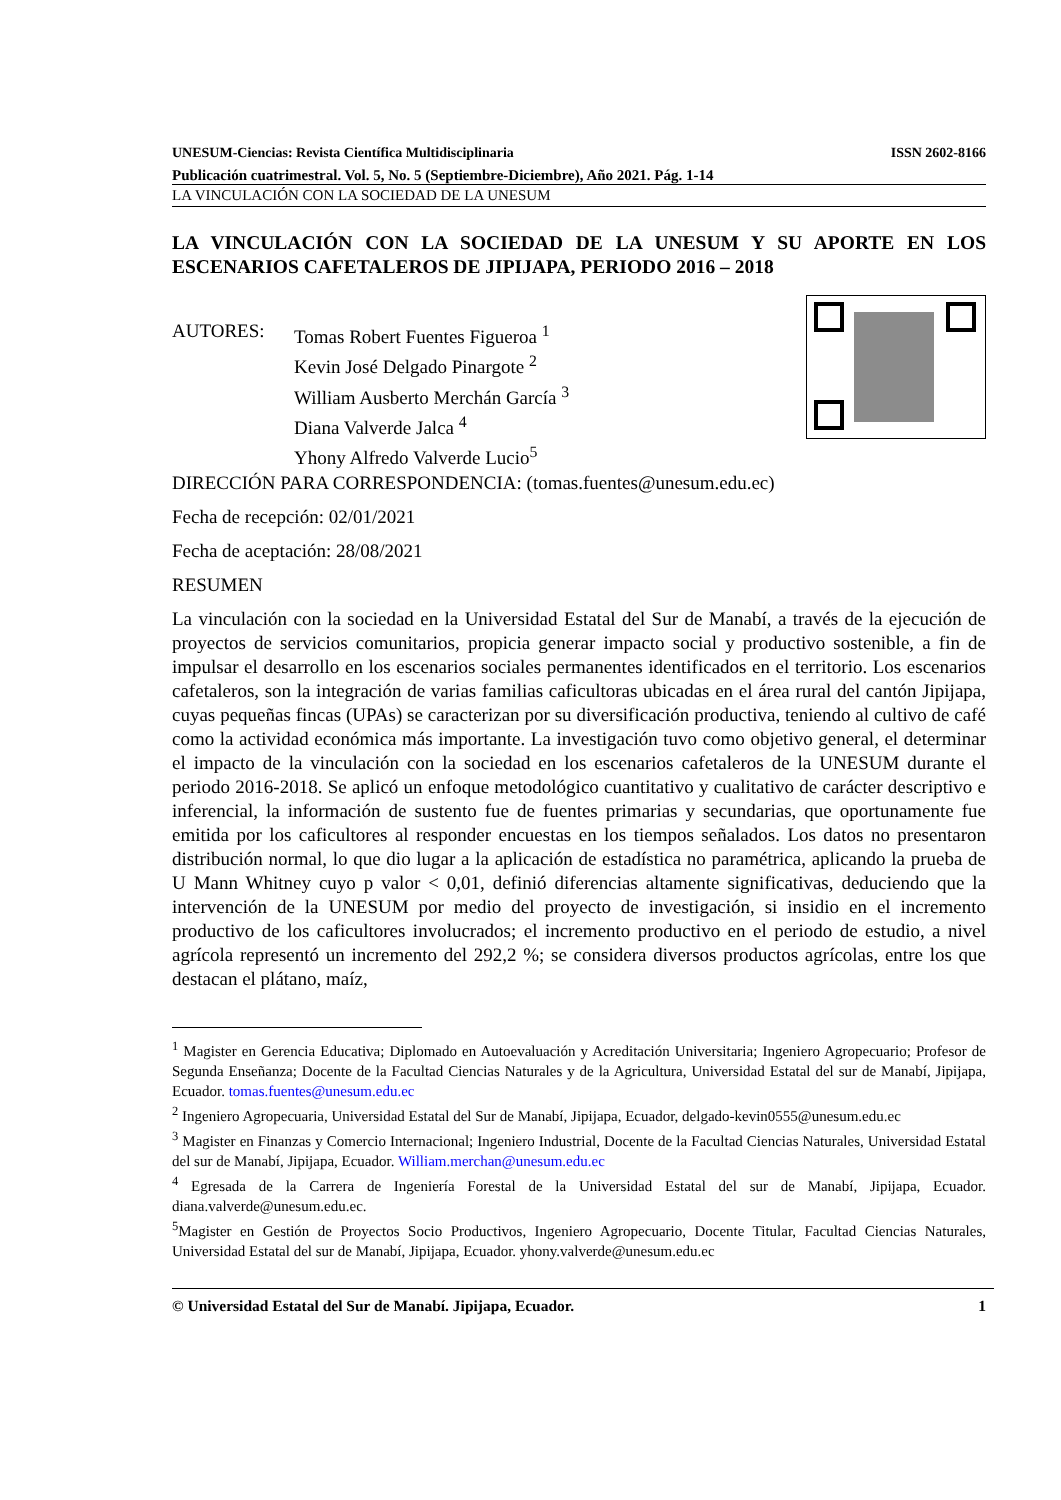UNESUM-Ciencias: Revista Científica Multidisciplinaria ISSN 2602-8166
Publicación cuatrimestral. Vol. 5, No. 5 (Septiembre-Diciembre), Año 2021. Pág. 1-14
LA VINCULACIÓN CON LA SOCIEDAD DE LA UNESUM
LA VINCULACIÓN CON LA SOCIEDAD DE LA UNESUM Y SU APORTE EN LOS ESCENARIOS CAFETALEROS DE JIPIJAPA, PERIODO 2016 – 2018
AUTORES: Tomas Robert Fuentes Figueroa <sup>1</sup>
Kevin José Delgado Pinargote <sup>2</sup>
William Ausberto Merchán García <sup>3</sup>
Diana Valverde Jalca <sup>4</sup>
Yhony Alfredo Valverde Lucio<sup>5</sup>
DIRECCIÓN PARA CORRESPONDENCIA: (tomas.fuentes@unesum.edu.ec)
Fecha de recepción: 02/01/2021
Fecha de aceptación: 28/08/2021
RESUMEN
La vinculación con la sociedad en la Universidad Estatal del Sur de Manabí, a través de la ejecución de proyectos de servicios comunitarios, propicia generar impacto social y productivo sostenible, a fin de impulsar el desarrollo en los escenarios sociales permanentes identificados en el territorio. Los escenarios cafetaleros, son la integración de varias familias caficultoras ubicadas en el área rural del cantón Jipijapa, cuyas pequeñas fincas (UPAs) se caracterizan por su diversificación productiva, teniendo al cultivo de café como la actividad económica más importante. La investigación tuvo como objetivo general, el determinar el impacto de la vinculación con la sociedad en los escenarios cafetaleros de la UNESUM durante el periodo 2016-2018. Se aplicó un enfoque metodológico cuantitativo y cualitativo de carácter descriptivo e inferencial, la información de sustento fue de fuentes primarias y secundarias, que oportunamente fue emitida por los caficultores al responder encuestas en los tiempos señalados. Los datos no presentaron distribución normal, lo que dio lugar a la aplicación de estadística no paramétrica, aplicando la prueba de U Mann Whitney cuyo p valor < 0,01, definió diferencias altamente significativas, deduciendo que la intervención de la UNESUM por medio del proyecto de investigación, si insidio en el incremento productivo de los caficultores involucrados; el incremento productivo en el periodo de estudio, a nivel agrícola representó un incremento del 292,2 %; se considera diversos productos agrícolas, entre los que destacan el plátano, maíz,
<sup>1</sup> Magister en Gerencia Educativa; Diplomado en Autoevaluación y Acreditación Universitaria; Ingeniero Agropecuario; Profesor de Segunda Enseñanza; Docente de la Facultad Ciencias Naturales y de la Agricultura, Universidad Estatal del sur de Manabí, Jipijapa, Ecuador. tomas.fuentes@unesum.edu.ec
<sup>2</sup> Ingeniero Agropecuaria, Universidad Estatal del Sur de Manabí, Jipijapa, Ecuador, delgado-kevin0555@unesum.edu.ec
<sup>3</sup> Magister en Finanzas y Comercio Internacional; Ingeniero Industrial, Docente de la Facultad Ciencias Naturales, Universidad Estatal del sur de Manabí, Jipijapa, Ecuador. William.merchan@unesum.edu.ec
<sup>4</sup> Egresada de la Carrera de Ingeniería Forestal de la Universidad Estatal del sur de Manabí, Jipijapa, Ecuador. diana.valverde@unesum.edu.ec.
<sup>5</sup> Magister en Gestión de Proyectos Socio Productivos, Ingeniero Agropecuario, Docente Titular, Facultad Ciencias Naturales, Universidad Estatal del sur de Manabí, Jipijapa, Ecuador. yhony.valverde@unesum.edu.ec
© Universidad Estatal del Sur de Manabí. Jipijapa, Ecuador. 1